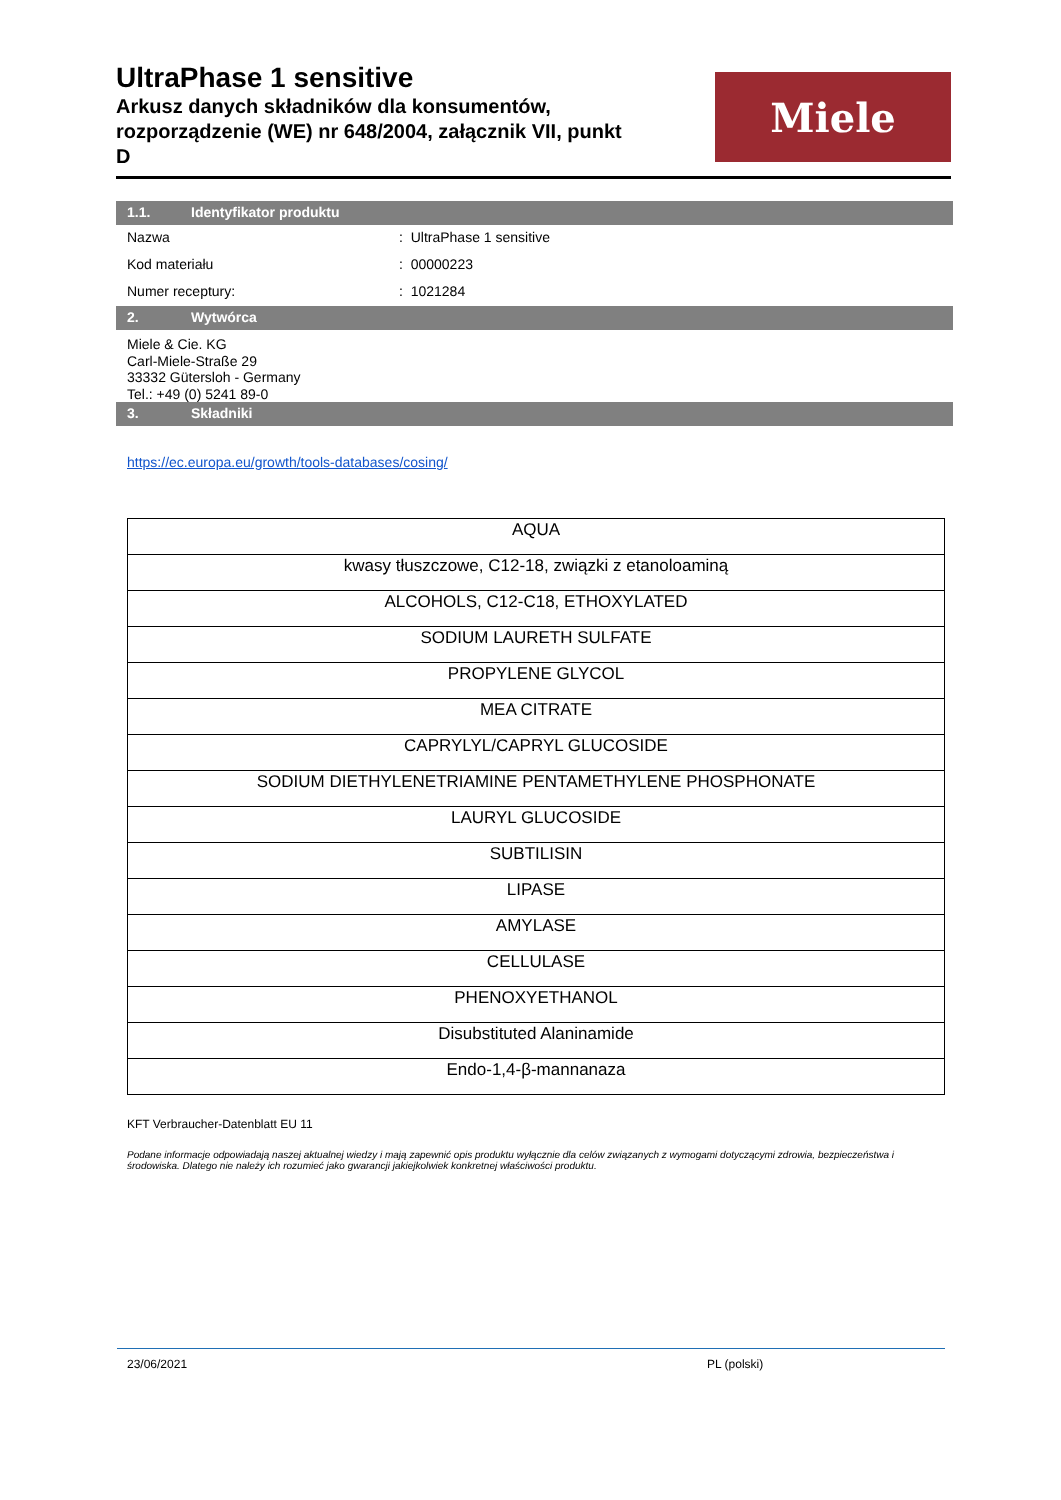UltraPhase 1 sensitive
Arkusz danych składników dla konsumentów, rozporządzenie (WE) nr 648/2004, załącznik VII, punkt D
Miele
1.1. Identyfikator produktu
Nazwa : UltraPhase 1 sensitive
Kod materiału : 00000223
Numer receptury: : 1021284
2. Wytwórca
Miele & Cie. KG
Carl-Miele-Straße 29
33332 Gütersloh - Germany
Tel.: +49 (0) 5241 89-0
3. Składniki
https://ec.europa.eu/growth/tools-databases/cosing/
| AQUA |
| kwasy tłuszczowe, C12-18, związki z etanoloaminą |
| ALCOHOLS, C12-C18, ETHOXYLATED |
| SODIUM LAURETH SULFATE |
| PROPYLENE GLYCOL |
| MEA CITRATE |
| CAPRYLYL/CAPRYL GLUCOSIDE |
| SODIUM DIETHYLENETRIAMINE PENTAMETHYLENE PHOSPHONATE |
| LAURYL GLUCOSIDE |
| SUBTILISIN |
| LIPASE |
| AMYLASE |
| CELLULASE |
| PHENOXYETHANOL |
| Disubstituted Alaninamide |
| Endo-1,4-β-mannanaza |
KFT Verbraucher-Datenblatt EU 11
Podane informacje odpowiadają naszej aktualnej wiedzy i mają zapewnić opis produktu wyłącznie dla celów związanych z wymogami dotyczącymi zdrowia, bezpieczeństwa i środowiska. Dlatego nie należy ich rozumieć jako gwarancji jakiejkolwiek konkretnej właściwości produktu.
23/06/2021 PL (polski)